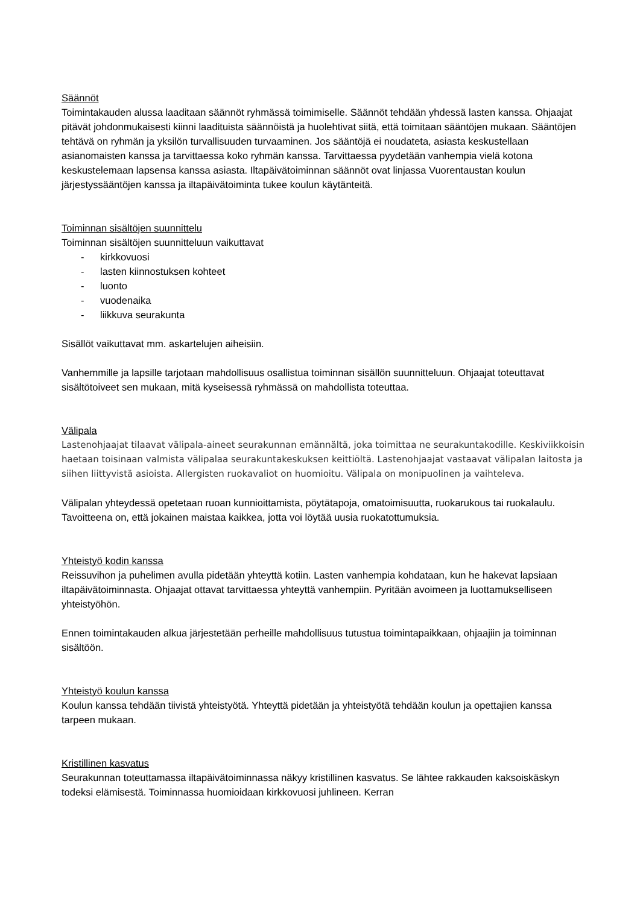Säännöt
Toimintakauden alussa laaditaan säännöt ryhmässä toimimiselle. Säännöt tehdään yhdessä lasten kanssa. Ohjaajat pitävät johdonmukaisesti kiinni laadituista säännöistä ja huolehtivat siitä, että toimitaan sääntöjen mukaan. Sääntöjen tehtävä on ryhmän ja yksilön turvallisuuden turvaaminen. Jos sääntöjä ei noudateta, asiasta keskustellaan asianomaisten kanssa ja tarvittaessa koko ryhmän kanssa. Tarvittaessa pyydetään vanhempia vielä kotona keskustelemaan lapsensa kanssa asiasta. Iltapäivätoiminnan säännöt ovat linjassa Vuorentaustan koulun järjestyssääntöjen kanssa ja iltapäivätoiminta tukee koulun käytänteitä.
Toiminnan sisältöjen suunnittelu
Toiminnan sisältöjen suunnitteluun vaikuttavat
- kirkkovuosi
- lasten kiinnostuksen kohteet
- luonto
- vuodenaika
- liikkuva seurakunta
Sisällöt vaikuttavat mm. askartelujen aiheisiin.
Vanhemmille ja lapsille tarjotaan mahdollisuus osallistua toiminnan sisällön suunnitteluun. Ohjaajat toteuttavat sisältötoiveet sen mukaan, mitä kyseisessä ryhmässä on mahdollista toteuttaa.
Välipala
Lastenohjaajat tilaavat välipala-aineet seurakunnan emännältä, joka toimittaa ne seurakuntakodille. Keskiviikkoisin haetaan toisinaan valmista välipalaa seurakuntakeskuksen keittiöltä. Lastenohjaajat vastaavat välipalan laitosta ja siihen liittyvistä asioista. Allergisten ruokavaliot on huomioitu. Välipala on monipuolinen ja vaihteleva.
Välipalan yhteydessä opetetaan ruoan kunnioittamista, pöytätapoja, omatoimisuutta, ruokarukous tai ruokalaulu. Tavoitteena on, että jokainen maistaa kaikkea, jotta voi löytää uusia ruokatottumuksia.
Yhteistyö kodin kanssa
Reissuvihon ja puhelimen avulla pidetään yhteyttä kotiin. Lasten vanhempia kohdataan, kun he hakevat lapsiaan iltapäivätoiminnasta. Ohjaajat ottavat tarvittaessa yhteyttä vanhempiin. Pyritään avoimeen ja luottamukselliseen yhteistyöhön.
Ennen toimintakauden alkua järjestetään perheille mahdollisuus tutustua toimintapaikkaan, ohjaajiin ja toiminnan sisältöön.
Yhteistyö koulun kanssa
Koulun kanssa tehdään tiivistä yhteistyötä. Yhteyttä pidetään ja yhteistyötä tehdään koulun ja opettajien kanssa tarpeen mukaan.
Kristillinen kasvatus
Seurakunnan toteuttamassa iltapäivätoiminnassa näkyy kristillinen kasvatus. Se lähtee rakkauden kaksoiskäskyn todeksi elämisestä. Toiminnassa huomioidaan kirkkovuosi juhlineen. Kerran